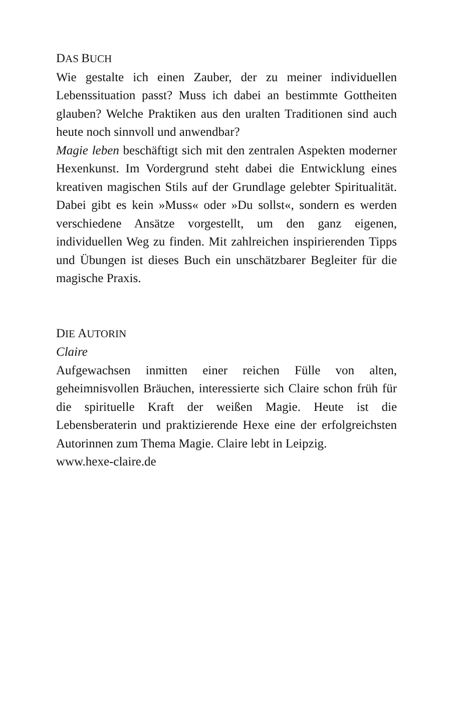DAS BUCH
Wie gestalte ich einen Zauber, der zu meiner individuellen Lebenssituation passt? Muss ich dabei an bestimmte Gottheiten glauben? Welche Praktiken aus den uralten Traditionen sind auch heute noch sinnvoll und anwendbar?
Magie leben beschäftigt sich mit den zentralen Aspekten moderner Hexenkunst. Im Vordergrund steht dabei die Entwicklung eines kreativen magischen Stils auf der Grundlage gelebter Spiritualität. Dabei gibt es kein »Muss« oder »Du sollst«, sondern es werden verschiedene Ansätze vorgestellt, um den ganz eigenen, individuellen Weg zu finden. Mit zahlreichen inspirierenden Tipps und Übungen ist dieses Buch ein unschätzbarer Begleiter für die magische Praxis.
DIE AUTORIN
Claire
Aufgewachsen inmitten einer reichen Fülle von alten, geheimnisvollen Bräuchen, interessierte sich Claire schon früh für die spirituelle Kraft der weißen Magie. Heute ist die Lebensberaterin und praktizierende Hexe eine der erfolgreichsten Autorinnen zum Thema Magie. Claire lebt in Leipzig.
www.hexe-claire.de